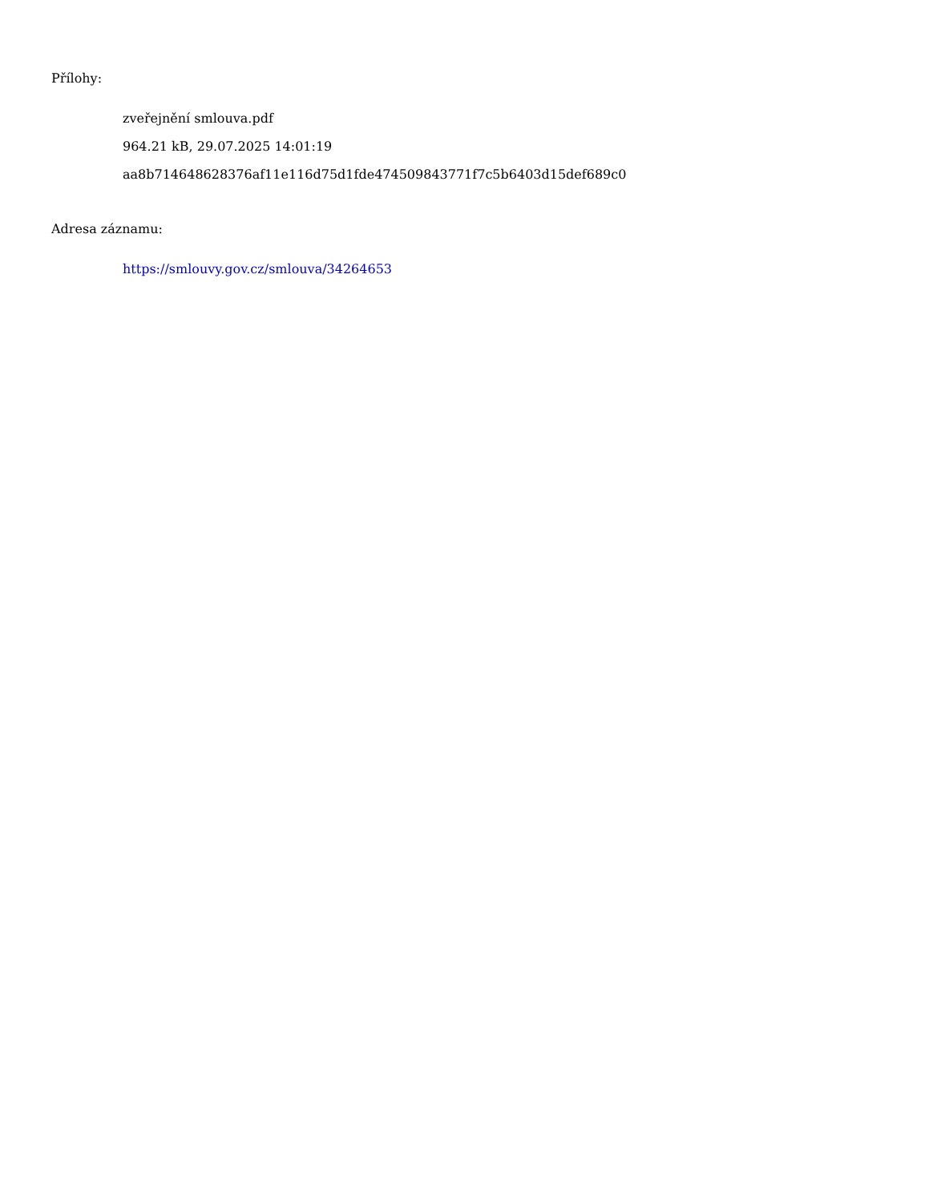Přílohy:
zveřejnění smlouva.pdf
964.21 kB, 29.07.2025 14:01:19
aa8b714648628376af11e116d75d1fde474509843771f7c5b6403d15def689c0
Adresa záznamu:
https://smlouvy.gov.cz/smlouva/34264653